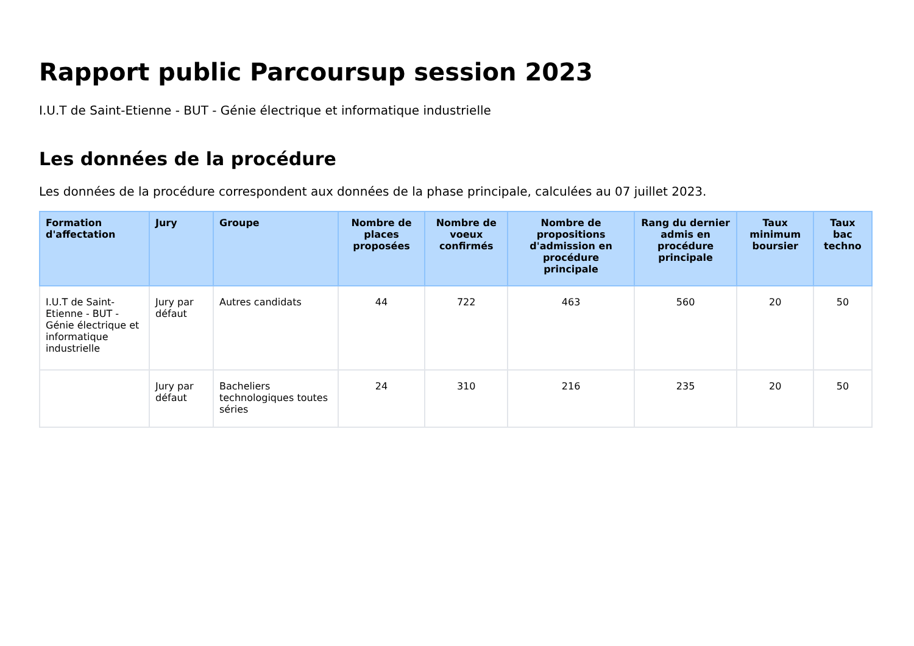Rapport public Parcoursup session 2023
I.U.T de Saint-Etienne - BUT - Génie électrique et informatique industrielle
Les données de la procédure
Les données de la procédure correspondent aux données de la phase principale, calculées au 07 juillet 2023.
| Formation d'affectation | Jury | Groupe | Nombre de places proposées | Nombre de voeux confirmés | Nombre de propositions d'admission en procédure principale | Rang du dernier admis en procédure principale | Taux minimum boursier | Taux bac techno |
| --- | --- | --- | --- | --- | --- | --- | --- | --- |
| I.U.T de Saint-Etienne - BUT - Génie électrique et informatique industrielle | Jury par défaut | Autres candidats | 44 | 722 | 463 | 560 | 20 | 50 |
| | Jury par défaut | Bacheliers technologiques toutes séries | 24 | 310 | 216 | 235 | 20 | 50 |